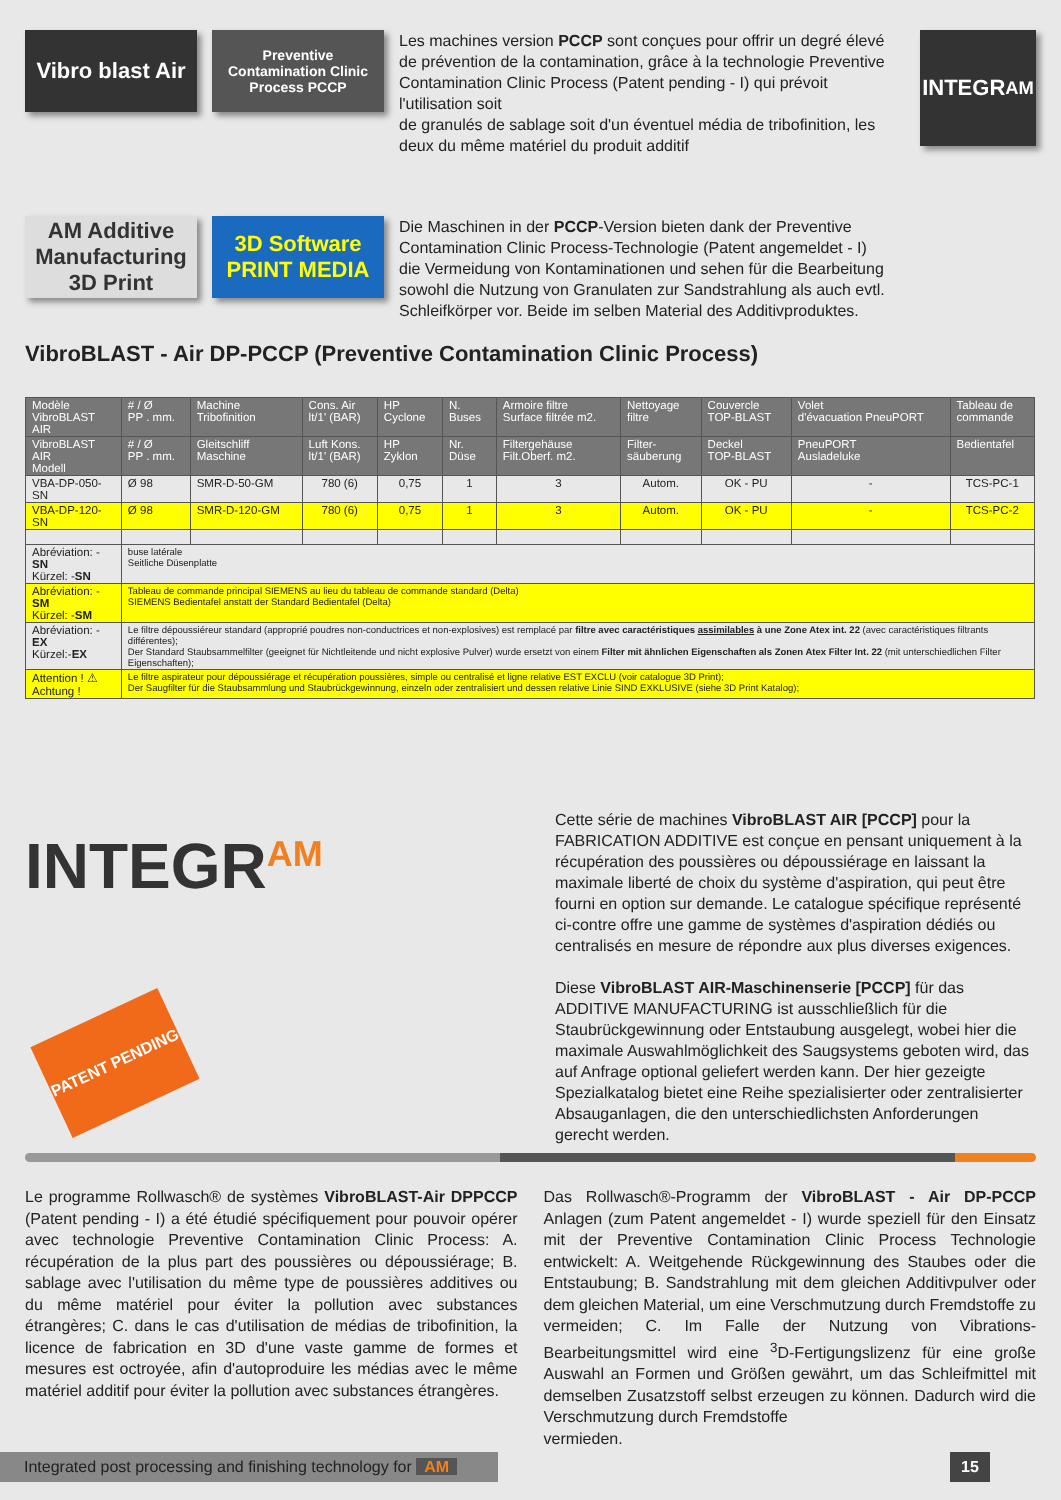Vibro blast Air
Preventive Contamination Clinic Process PCCP
Les machines version PCCP sont conçues pour offrir un degré élevé de prévention de la contamination, grâce à la technologie Preventive Contamination Clinic Process (Patent pending - I) qui prévoit l'utilisation soit
de granulés de sablage soit d'un éventuel média de tribofinition, les deux du même matériel du produit additif
INTEGR<sup>AM</sup>
AM Additive Manufacturing 3D Print
3D Software PRINT MEDIA
Die Maschinen in der PCCP-Version bieten dank der Preventive Contamination Clinic Process-Technologie (Patent angemeldet - I) die Vermeidung von Kontaminationen und sehen für die Bearbeitung sowohl die Nutzung von Granulaten zur Sandstrahlung als auch evtl. Schleifkörper vor. Beide im selben Material des Additivproduktes.
VibroBLAST - Air DP-PCCP (Preventive Contamination Clinic Process)
| Modèle VibroBLAST AIR | # / Ø PP . mm. | Machine Tribofinition | Cons. Air lt/1' (BAR) | HP Cyclone | N. Buses | Armoire filtre Surface filtrée m2. | Nettoyage filtre | Couvercle TOP-BLAST | Volet d'évacuation PneuPORT | Tableau de commande |
| --- | --- | --- | --- | --- | --- | --- | --- | --- | --- | --- |
| VibroBLAST AIR Modell | # / Ø PP . mm. | Gleitschliff Maschine | Luft Kons. lt/1' (BAR) | HP Zyklon | Nr. Düse | Filtergehäuse Filt.Oberf. m2. | Filter- säuberung | Deckel TOP-BLAST | PneuPORT Ausladeluke | Bedientafel |
| VBA-DP-050-SN | Ø 98 | SMR-D-50-GM | 780 (6) | 0,75 | 1 | 3 | Autom. | OK - PU | - | TCS-PC-1 |
| VBA-DP-120-SN | Ø 98 | SMR-D-120-GM | 780 (6) | 0,75 | 1 | 3 | Autom. | OK - PU | - | TCS-PC-2 |
| Abréviation: - SN Kürzel: - SN | buse latérale Seitliche Düsenplatte | | | | | | | | | |
| Abréviation: - SM Kürzel: - SM | Tableau de commande principal SIEMENS au lieu du tableau de commande standard (Delta) SIEMENS Bedientafel anstatt der Standard Bedientafel (Delta) | | | | | | | | | |
| Abréviation: - EX Kürzel:- EX | Le filtre dépoussiéreur standard (approprié poudres non-conductrices et non-explosives) est remplacé par filtre avec caractéristiques assimilables à une Zone Atex int. 22 (avec caractéristiques filtrants différentes); Der Standard Staubsammelfilter (geeignet für Nichtleitende und nicht explosive Pulver) wurde ersetzt von einem Filter mit ähnlichen Eigenschaften als Zonen Atex Filter Int. 22 (mit unterschiedlichen Filter Eigenschaften); | | | | | | | | | |
| Attention ! ⚠ Achtung ! | Le filtre aspirateur pour dépoussiérage et récupération poussières, simple ou centralisé et ligne relative EST EXCLU (voir catalogue 3D Print); Der Saugfilter für die Staubsammlung und Staubrückgewinnung, einzeln oder zentralisiert und dessen relative Linie SIND EXKLUSIVE (siehe 3D Print Katalog); | | | | | | | | | |
INTEGR<sup>AM</sup>
PATENT PENDING
Cette série de machines VibroBLAST AIR [PCCP] pour la FABRICATION ADDITIVE est conçue en pensant uniquement à la récupération des poussières ou dépoussiérage en laissant la maximale liberté de choix du système d'aspiration, qui peut être fourni en option sur demande. Le catalogue spécifique représenté ci-contre offre une gamme de systèmes d'aspiration dédiés ou centralisés en mesure de répondre aux plus diverses exigences.
Diese VibroBLAST AIR-Maschinenserie [PCCP] für das ADDITIVE MANUFACTURING ist ausschließlich für die Staubrückgewinnung oder Entstaubung ausgelegt, wobei hier die maximale Auswahlmöglichkeit des Saugsystems geboten wird, das auf Anfrage optional geliefert werden kann. Der hier gezeigte Spezialkatalog bietet eine Reihe spezialisierter oder zentralisierter Absauganlagen, die den unterschiedlichsten Anforderungen gerecht werden.
Le programme Rollwasch® de systèmes VibroBLAST-Air DPPCCP (Patent pending - I) a été étudié spécifiquement pour pouvoir opérer avec technologie Preventive Contamination Clinic Process: A. récupération de la plus part des poussières ou dépoussiérage; B. sablage avec l'utilisation du même type de poussières additives ou du même matériel pour éviter la pollution avec substances étrangères; C. dans le cas d'utilisation de médias de tribofinition, la licence de fabrication en 3D d'une vaste gamme de formes et mesures est octroyée, afin d'autoproduire les médias avec le même matériel additif pour éviter la pollution avec substances étrangères.
Das Rollwasch®-Programm der VibroBLAST - Air DP-PCCP Anlagen (zum Patent angemeldet - I) wurde speziell für den Einsatz mit der Preventive Contamination Clinic Process Technologie entwickelt: A. Weitgehende Rückgewinnung des Staubes oder die Entstaubung; B. Sandstrahlung mit dem gleichen Additivpulver oder dem gleichen Material, um eine Verschmutzung durch Fremdstoffe zu vermeiden; C. Im Falle der Nutzung von Vibrations-Bearbeitungsmittel wird eine <sup>3</sup>D-Fertigungslizenz für eine große Auswahl an Formen und Größen gewährt, um das Schleifmittel mit demselben Zusatzstoff selbst erzeugen zu können. Dadurch wird die Verschmutzung durch Fremdstoffe
vermieden.
Integrated post processing and finishing technology for AM
15